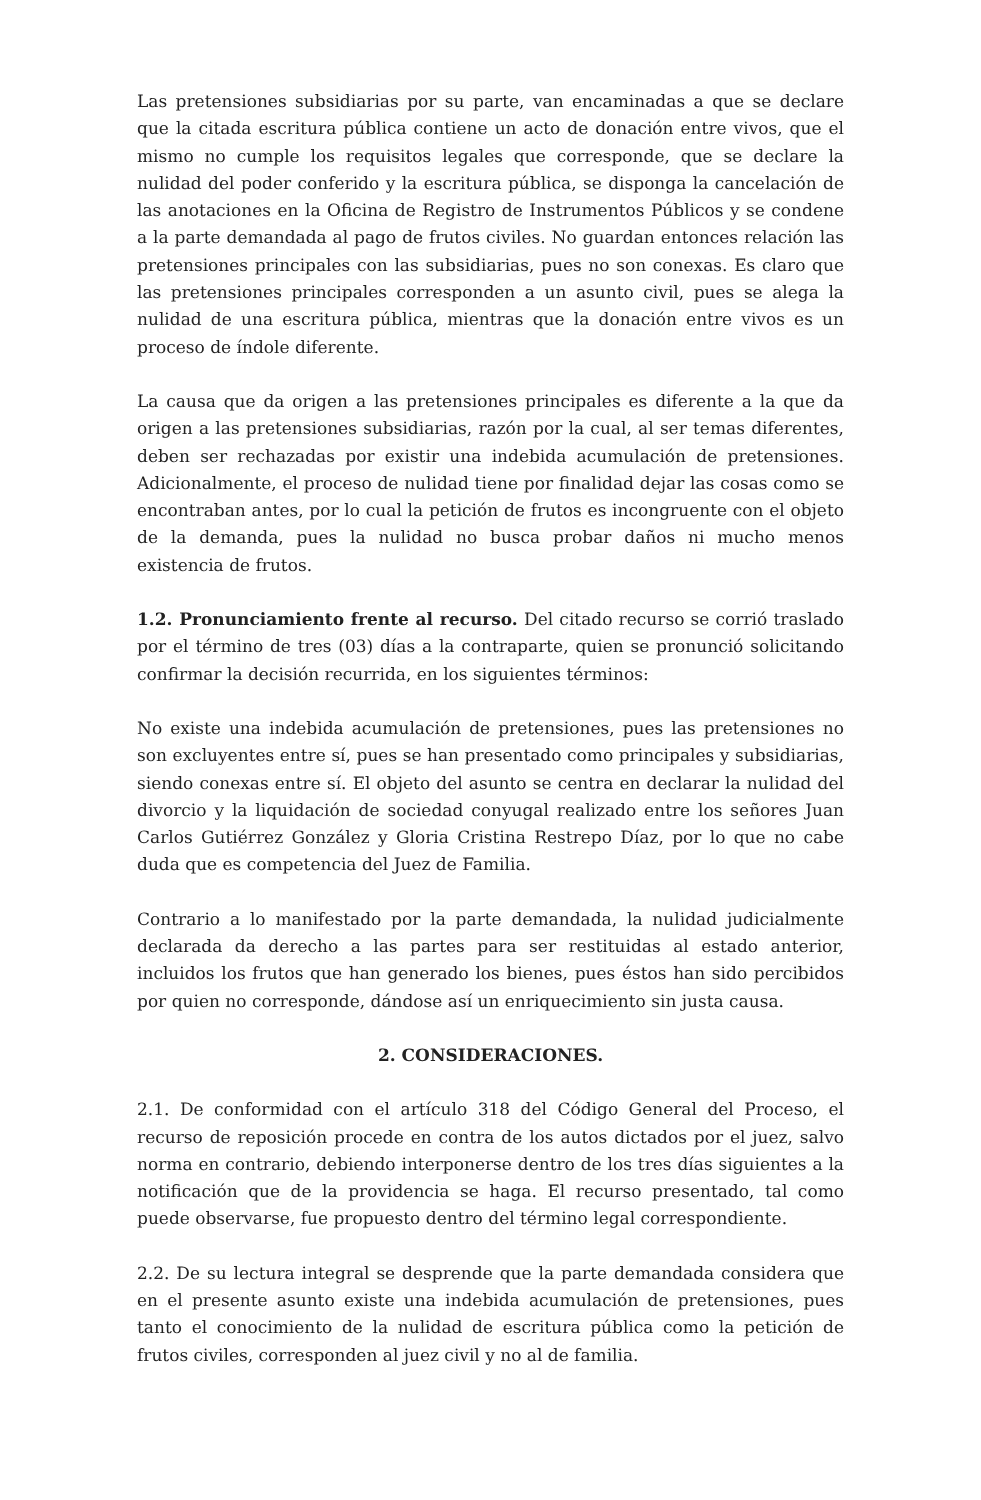Las pretensiones subsidiarias por su parte, van encaminadas a que se declare que la citada escritura pública contiene un acto de donación entre vivos, que el mismo no cumple los requisitos legales que corresponde, que se declare la nulidad del poder conferido y la escritura pública, se disponga la cancelación de las anotaciones en la Oficina de Registro de Instrumentos Públicos y se condene a la parte demandada al pago de frutos civiles. No guardan entonces relación las pretensiones principales con las subsidiarias, pues no son conexas. Es claro que las pretensiones principales corresponden a un asunto civil, pues se alega la nulidad de una escritura pública, mientras que la donación entre vivos es un proceso de índole diferente.
La causa que da origen a las pretensiones principales es diferente a la que da origen a las pretensiones subsidiarias, razón por la cual, al ser temas diferentes, deben ser rechazadas por existir una indebida acumulación de pretensiones. Adicionalmente, el proceso de nulidad tiene por finalidad dejar las cosas como se encontraban antes, por lo cual la petición de frutos es incongruente con el objeto de la demanda, pues la nulidad no busca probar daños ni mucho menos existencia de frutos.
1.2. Pronunciamiento frente al recurso. Del citado recurso se corrió traslado por el término de tres (03) días a la contraparte, quien se pronunció solicitando confirmar la decisión recurrida, en los siguientes términos:
No existe una indebida acumulación de pretensiones, pues las pretensiones no son excluyentes entre sí, pues se han presentado como principales y subsidiarias, siendo conexas entre sí. El objeto del asunto se centra en declarar la nulidad del divorcio y la liquidación de sociedad conyugal realizado entre los señores Juan Carlos Gutiérrez González y Gloria Cristina Restrepo Díaz, por lo que no cabe duda que es competencia del Juez de Familia.
Contrario a lo manifestado por la parte demandada, la nulidad judicialmente declarada da derecho a las partes para ser restituidas al estado anterior, incluidos los frutos que han generado los bienes, pues éstos han sido percibidos por quien no corresponde, dándose así un enriquecimiento sin justa causa.
2. CONSIDERACIONES.
2.1. De conformidad con el artículo 318 del Código General del Proceso, el recurso de reposición procede en contra de los autos dictados por el juez, salvo norma en contrario, debiendo interponerse dentro de los tres días siguientes a la notificación que de la providencia se haga. El recurso presentado, tal como puede observarse, fue propuesto dentro del término legal correspondiente.
2.2. De su lectura integral se desprende que la parte demandada considera que en el presente asunto existe una indebida acumulación de pretensiones, pues tanto el conocimiento de la nulidad de escritura pública como la petición de frutos civiles, corresponden al juez civil y no al de familia.